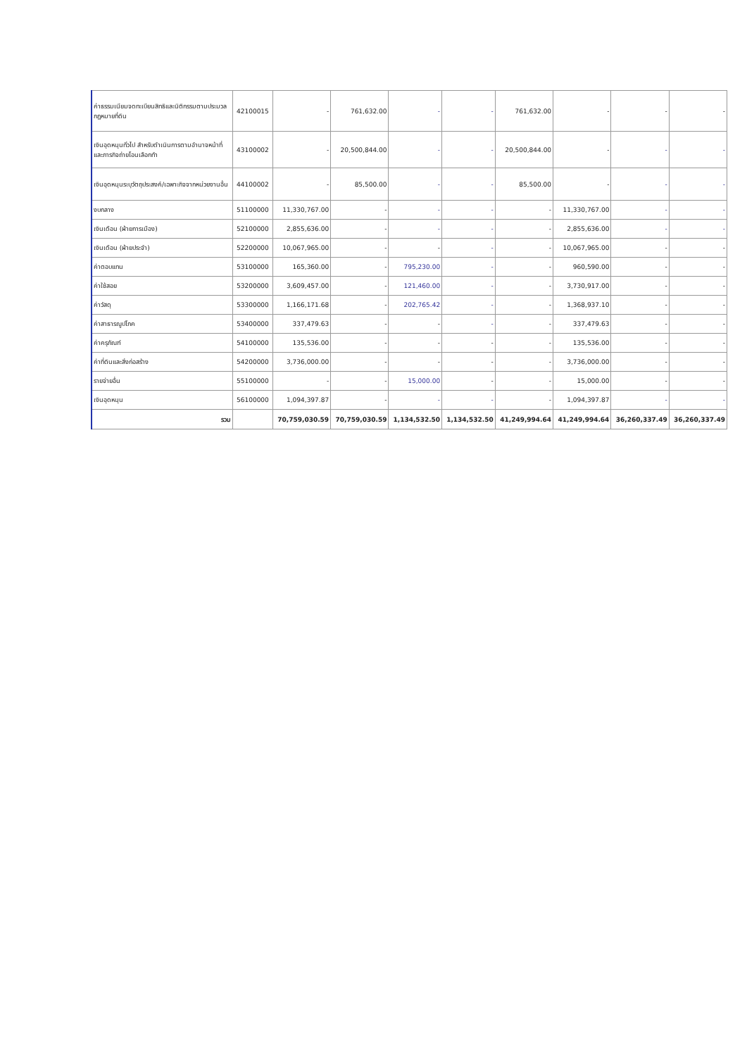| ค่าธรรมเนียมจดทะเบียนสิทธิและนิติกรรมตามประมวลกฎหมายที่ดิน | 42100015 | - | 761,632.00 | - | - | 761,632.00 | - | - | - |
| เงินอุดหนุนทั่วไป สำหรับดำเนินการตามอำนาจหน้าที่และภารกิจถ่ายโอนเลือกทำ | 43100002 | - | 20,500,844.00 | - | - | 20,500,844.00 | - | - | - |
| เงินอุดหนุนระบุวัตถุประสงค์/เฉพาะกิจจากหน่วยงานอื่น | 44100002 | - | 85,500.00 | - | - | 85,500.00 | - | - | - |
| งบกลาง | 51100000 | 11,330,767.00 | - | - | - | - | 11,330,767.00 | - | - |
| เงินเดือน (ฝ่ายการเมือง) | 52100000 | 2,855,636.00 | - | - | - | - | 2,855,636.00 | - | - |
| เงินเดือน (ฝ่ายประจำ) | 52200000 | 10,067,965.00 | - | - | - | - | 10,067,965.00 | - | - |
| ค่าตอบแทน | 53100000 | 165,360.00 | - | 795,230.00 | - | - | 960,590.00 | - | - |
| ค่าใช้สอย | 53200000 | 3,609,457.00 | - | 121,460.00 | - | - | 3,730,917.00 | - | - |
| ค่าวัสดุ | 53300000 | 1,166,171.68 | - | 202,765.42 | - | - | 1,368,937.10 | - | - |
| ค่าสาธารณูปโภค | 53400000 | 337,479.63 | - | - | - | - | 337,479.63 | - | - |
| ค่าครุภัณฑ์ | 54100000 | 135,536.00 | - | - | - | - | 135,536.00 | - | - |
| ค่าที่ดินและสิ่งก่อสร้าง | 54200000 | 3,736,000.00 | - | - | - | - | 3,736,000.00 | - | - |
| รายจ่ายอื่น | 55100000 | - | - | 15,000.00 | - | - | 15,000.00 | - | - |
| เงินอุดหนุน | 56100000 | 1,094,397.87 | - | - | - | - | 1,094,397.87 | - | - |
| รวม | | 70,759,030.59 | 70,759,030.59 | 1,134,532.50 | 1,134,532.50 | 41,249,994.64 | 41,249,994.64 | 36,260,337.49 | 36,260,337.49 |